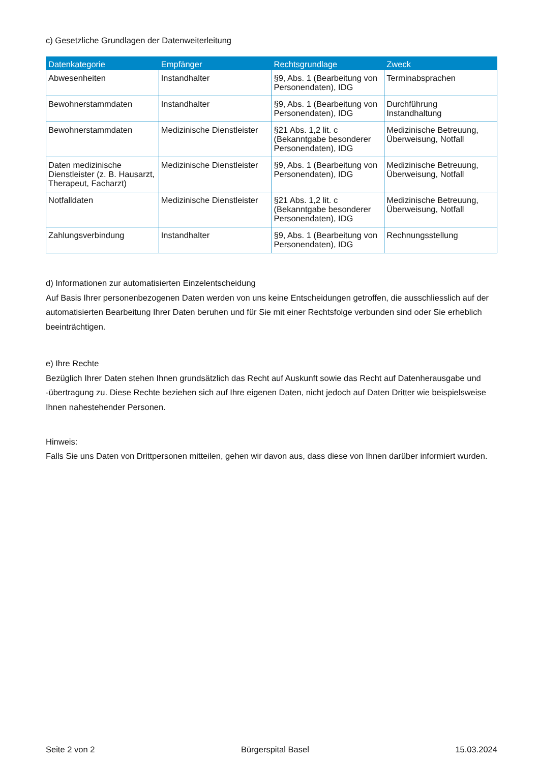c) Gesetzliche Grundlagen der Datenweiterleitung
| Datenkategorie | Empfänger | Rechtsgrundlage | Zweck |
| --- | --- | --- | --- |
| Abwesenheiten | Instandhalter | §9, Abs. 1 (Bearbeitung von Personendaten), IDG | Terminabsprachen |
| Bewohnerstammdaten | Instandhalter | §9, Abs. 1 (Bearbeitung von Personendaten), IDG | Durchführung Instandhaltung |
| Bewohnerstammdaten | Medizinische Dienstleister | §21 Abs. 1,2 lit. c (Bekanntgabe besonderer Personendaten), IDG | Medizinische Betreuung, Überweisung, Notfall |
| Daten medizinische Dienstleister (z. B. Hausarzt, Therapeut, Facharzt) | Medizinische Dienstleister | §9, Abs. 1 (Bearbeitung von Personendaten), IDG | Medizinische Betreuung, Überweisung, Notfall |
| Notfalldaten | Medizinische Dienstleister | §21 Abs. 1,2 lit. c (Bekanntgabe besonderer Personendaten), IDG | Medizinische Betreuung, Überweisung, Notfall |
| Zahlungsverbindung | Instandhalter | §9, Abs. 1 (Bearbeitung von Personendaten), IDG | Rechnungsstellung |
d) Informationen zur automatisierten Einzelentscheidung
Auf Basis Ihrer personenbezogenen Daten werden von uns keine Entscheidungen getroffen, die ausschliesslich auf der automatisierten Bearbeitung Ihrer Daten beruhen und für Sie mit einer Rechtsfolge verbunden sind oder Sie erheblich beeinträchtigen.
e) Ihre Rechte
Bezüglich Ihrer Daten stehen Ihnen grundsätzlich das Recht auf Auskunft sowie das Recht auf Datenherausgabe und -übertragung zu. Diese Rechte beziehen sich auf Ihre eigenen Daten, nicht jedoch auf Daten Dritter wie beispielsweise Ihnen nahestehender Personen.
Hinweis:
Falls Sie uns Daten von Drittpersonen mitteilen, gehen wir davon aus, dass diese von Ihnen darüber informiert wurden.
Seite 2 von 2 Bürgerspital Basel 15.03.2024